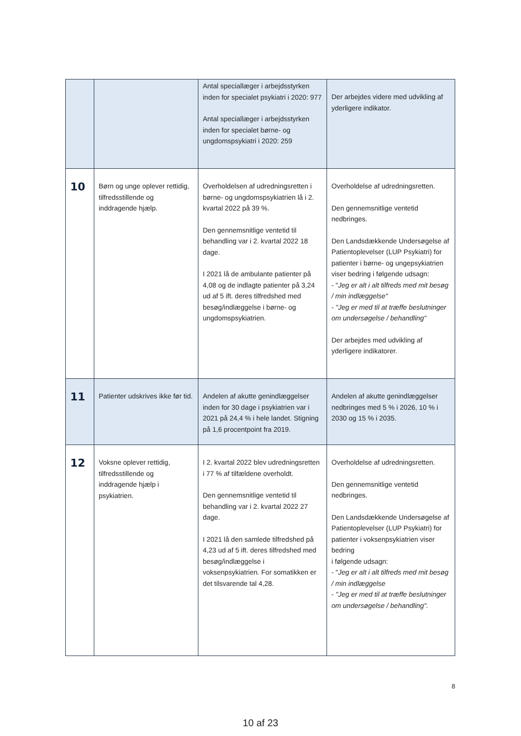| | | Antal speciallæger i arbejdsstyrken inden for specialet psykiatri i 2020: 977 Antal speciallæger i arbejdsstyrken inden for specialet børne- og ungdomspsykiatri i 2020: 259 | Der arbejdes videre med udvikling af yderligere indikator. |
| 10 | Børn og unge oplever rettidig, tilfredsstillende og inddragende hjælp. | Overholdelsen af udredningsretten i børne- og ungdomspsykiatrien lå i 2. kvartal 2022 på 39 %. Den gennemsnitlige ventetid til behandling var i 2. kvartal 2022 18 dage. I 2021 lå de ambulante patienter på 4,08 og de indlagte patienter på 3,24 ud af 5 ift. deres tilfredshed med besøg/indlæggelse i børne- og ungdomspsykiatrien. | Overholdelse af udredningsretten. Den gennemsnitlige ventetid nedbringes. Den Landsdækkende Undersøgelse af Patientoplevelser (LUP Psykiatri) for patienter i børne- og ungepsykiatrien viser bedring i følgende udsagn: - " Jeg er alt i alt tilfreds med mit besøg / min indlæggelse" - "Jeg er med til at træffe beslutninger om undersøgelse / behandling" Der arbejdes med udvikling af yderligere indikatorer. |
| 11 | Patienter udskrives ikke før tid. | Andelen af akutte genindlæggelser inden for 30 dage i psykiatrien var i 2021 på 24,4 % i hele landet. Stigning på 1,6 procentpoint fra 2019. | Andelen af akutte genindlæggelser nedbringes med 5 % i 2026, 10 % i 2030 og 15 % i 2035. |
| 12 | Voksne oplever rettidig, tilfredsstillende og inddragende hjælp i psykiatrien. | I 2. kvartal 2022 blev udredningsretten i 77 % af tilfældene overholdt. Den gennemsnitlige ventetid til behandling var i 2. kvartal 2022 27 dage. I 2021 lå den samlede tilfredshed på 4,23 ud af 5 ift. deres tilfredshed med besøg/indlæggelse i voksenpsykiatrien. For somatikken er det tilsvarende tal 4,28. | Overholdelse af udredningsretten. Den gennemsnitlige ventetid nedbringes. Den Landsdækkende Undersøgelse af Patientoplevelser (LUP Psykiatri) for patienter i voksenpsykiatrien viser bedring i følgende udsagn: - " Jeg er alt i alt tilfreds med mit besøg / min indlæggelse - "Jeg er med til at træffe beslutninger om undersøgelse / behandling". |
8
10 af 23